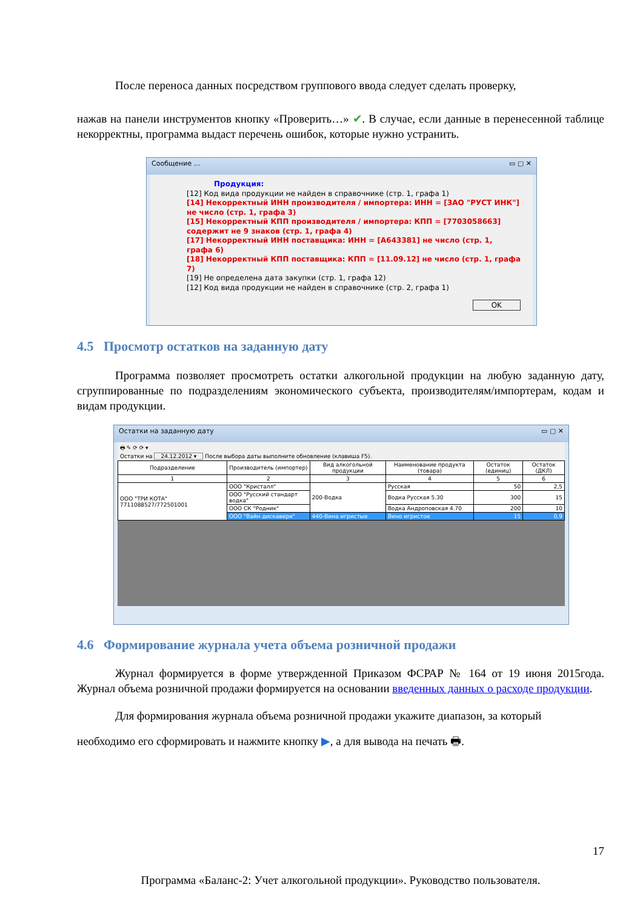После переноса данных посредством группового ввода следует сделать проверку,
нажав на панели инструментов кнопку «Проверить…» ✔. В случае, если данные в перенесенной таблице некорректны, программа выдаст перечень ошибок, которые нужно устранить.
Сообщение ... ▭ ▢ ✕
Продукция:
[12] Код вида продукции не найден в справочнике (стр. 1, графа 1)
[14] Некорректный ИНН производителя / импортера: ИНН = [ЗАО "РУСТ ИНК"] не число (стр. 1, графа 3)
[15] Некорректный КПП производителя / импортера: КПП = [7703058663] содержит не 9 знаков (стр. 1, графа 4)
[17] Некорректный ИНН поставщика: ИНН = [A643381] не число (стр. 1, графа 6)
[18] Некорректный КПП поставщика: КПП = [11.09.12] не число (стр. 1, графа 7)
[19] Не определена дата закупки (стр. 1, графа 12)
[12] Код вида продукции не найден в справочнике (стр. 2, графа 1)
OK
4.5 Просмотр остатков на заданную дату
Программа позволяет просмотреть остатки алкогольной продукции на любую заданную дату, сгруппированные по подразделениям экономического субъекта, производителям/импортерам, кодам и видам продукции.
Остатки на заданную дату ▭ ▢ ✕
🖶 ✎ ⟳ ⟳ ▾
Остатки на 24.12.2012 ▾ После выбора даты выполните обновление (клавиша F5).
| Подразделение | Производитель (импортер) | Вид алкогольной продукции | Наименование продукта (товара) | Остаток (единиц) | Остаток (ДКЛ) |
| --- | --- | --- | --- | --- | --- |
| 1 | 2 | 3 | 4 | 5 | 6 |
| ООО "ТРИ КОТА" 7711088527/772501001 | ООО "Кристалл" | 200-Водка | Русская | 50 | 2,5 |
| | ООО "Русский стандарт водка" | | Водка Русская 5.30 | 300 | 15 |
| | ООО СК "Родник" | | Водка Андроповская 4.70 | 200 | 10 |
| | ООО "Вайн дискавери" | 440-Вина игристые | Вино игристое | 15 | 0,9 |
4.6 Формирование журнала учета объема розничной продажи
Журнал формируется в форме утвержденной Приказом ФСРАР № 164 от 19 июня 2015года. Журнал объема розничной продажи формируется на основании введенных данных о расходе продукции.
Для формирования журнала объема розничной продажи укажите диапазон, за который
необходимо его сформировать и нажмите кнопку ▶, а для вывода на печать 🖶.
17
Программа «Баланс-2: Учет алкогольной продукции». Руководство пользователя.